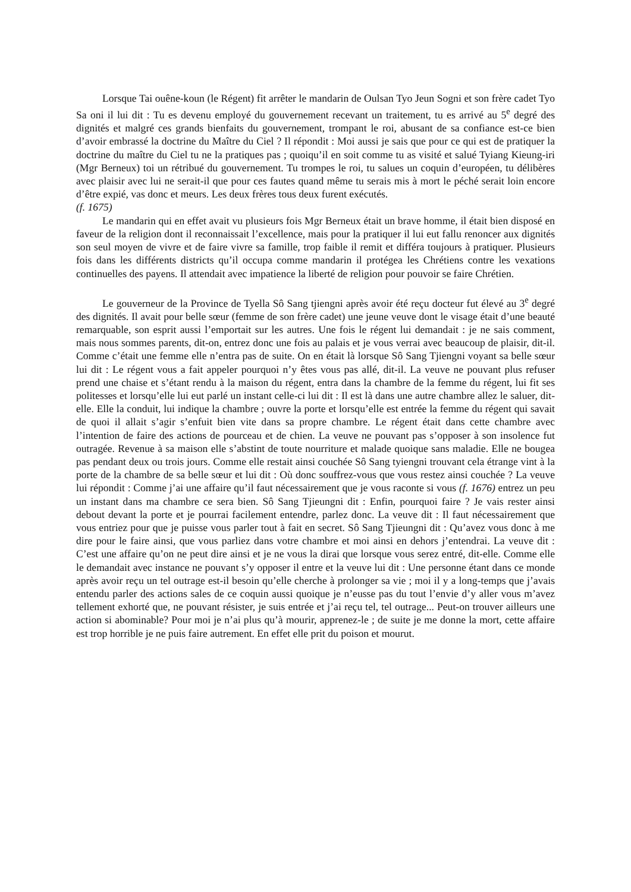Lorsque Tai ouêne-koun (le Régent) fit arrêter le mandarin de Oulsan Tyo Jeun Sogni et son frère cadet Tyo Sa oni il lui dit : Tu es devenu employé du gouvernement recevant un traitement, tu es arrivé au 5<sup>e</sup> degré des dignités et malgré ces grands bienfaits du gouvernement, trompant le roi, abusant de sa confiance est-ce bien d’avoir embrassé la doctrine du Maître du Ciel ? Il répondit : Moi aussi je sais que pour ce qui est de pratiquer la doctrine du maître du Ciel tu ne la pratiques pas ; quoiqu’il en soit comme tu as visité et salué Tyiang Kieung-iri (Mgr Berneux) toi un rétribué du gouvernement. Tu trompes le roi, tu salues un coquin d’européen, tu délibères avec plaisir avec lui ne serait-il que pour ces fautes quand même tu serais mis à mort le péché serait loin encore d’être expié, vas donc et meurs. Les deux frères tous deux furent exécutés.
(f. 1675)
Le mandarin qui en effet avait vu plusieurs fois Mgr Berneux était un brave homme, il était bien disposé en faveur de la religion dont il reconnaissait l’excellence, mais pour la pratiquer il lui eut fallu renoncer aux dignités son seul moyen de vivre et de faire vivre sa famille, trop faible il remit et différa toujours à pratiquer. Plusieurs fois dans les différents districts qu’il occupa comme mandarin il protégea les Chrétiens contre les vexations continuelles des payens. Il attendait avec impatience la liberté de religion pour pouvoir se faire Chrétien.
Le gouverneur de la Province de Tyella Sô Sang tjiengni après avoir été reçu docteur fut élevé au 3<sup>e</sup> degré des dignités. Il avait pour belle sœur (femme de son frère cadet) une jeune veuve dont le visage était d’une beauté remarquable, son esprit aussi l’emportait sur les autres. Une fois le régent lui demandait : je ne sais comment, mais nous sommes parents, dit-on, entrez donc une fois au palais et je vous verrai avec beaucoup de plaisir, dit-il. Comme c’était une femme elle n’entra pas de suite. On en était là lorsque Sô Sang Tjiengni voyant sa belle sœur lui dit : Le régent vous a fait appeler pourquoi n’y êtes vous pas allé, dit-il. La veuve ne pouvant plus refuser prend une chaise et s’étant rendu à la maison du régent, entra dans la chambre de la femme du régent, lui fit ses politesses et lorsqu’elle lui eut parlé un instant celle-ci lui dit : Il est là dans une autre chambre allez le saluer, dit-elle. Elle la conduit, lui indique la chambre ; ouvre la porte et lorsqu’elle est entrée la femme du régent qui savait de quoi il allait s’agir s’enfuit bien vite dans sa propre chambre. Le régent était dans cette chambre avec l’intention de faire des actions de pourceau et de chien. La veuve ne pouvant pas s’opposer à son insolence fut outragée. Revenue à sa maison elle s’abstint de toute nourriture et malade quoique sans maladie. Elle ne bougea pas pendant deux ou trois jours. Comme elle restait ainsi couchée Sô Sang tyiengni trouvant cela étrange vint à la porte de la chambre de sa belle sœur et lui dit : Où donc souffrez-vous que vous restez ainsi couchée ? La veuve lui répondit : Comme j’ai une affaire qu’il faut nécessairement que je vous raconte si vous (f. 1676) entrez un peu un instant dans ma chambre ce sera bien. Sô Sang Tjieungni dit : Enfin, pourquoi faire ? Je vais rester ainsi debout devant la porte et je pourrai facilement entendre, parlez donc. La veuve dit : Il faut nécessairement que vous entriez pour que je puisse vous parler tout à fait en secret. Sô Sang Tjieungni dit : Qu’avez vous donc à me dire pour le faire ainsi, que vous parliez dans votre chambre et moi ainsi en dehors j’entendrai. La veuve dit : C’est une affaire qu’on ne peut dire ainsi et je ne vous la dirai que lorsque vous serez entré, dit-elle. Comme elle le demandait avec instance ne pouvant s’y opposer il entre et la veuve lui dit : Une personne étant dans ce monde après avoir reçu un tel outrage est-il besoin qu’elle cherche à prolonger sa vie ; moi il y a long-temps que j’avais entendu parler des actions sales de ce coquin aussi quoique je n’eusse pas du tout l’envie d’y aller vous m’avez tellement exhorté que, ne pouvant résister, je suis entrée et j’ai reçu tel, tel outrage... Peut-on trouver ailleurs une action si abominable? Pour moi je n’ai plus qu’à mourir, apprenez-le ; de suite je me donne la mort, cette affaire est trop horrible je ne puis faire autrement. En effet elle prit du poison et mourut.